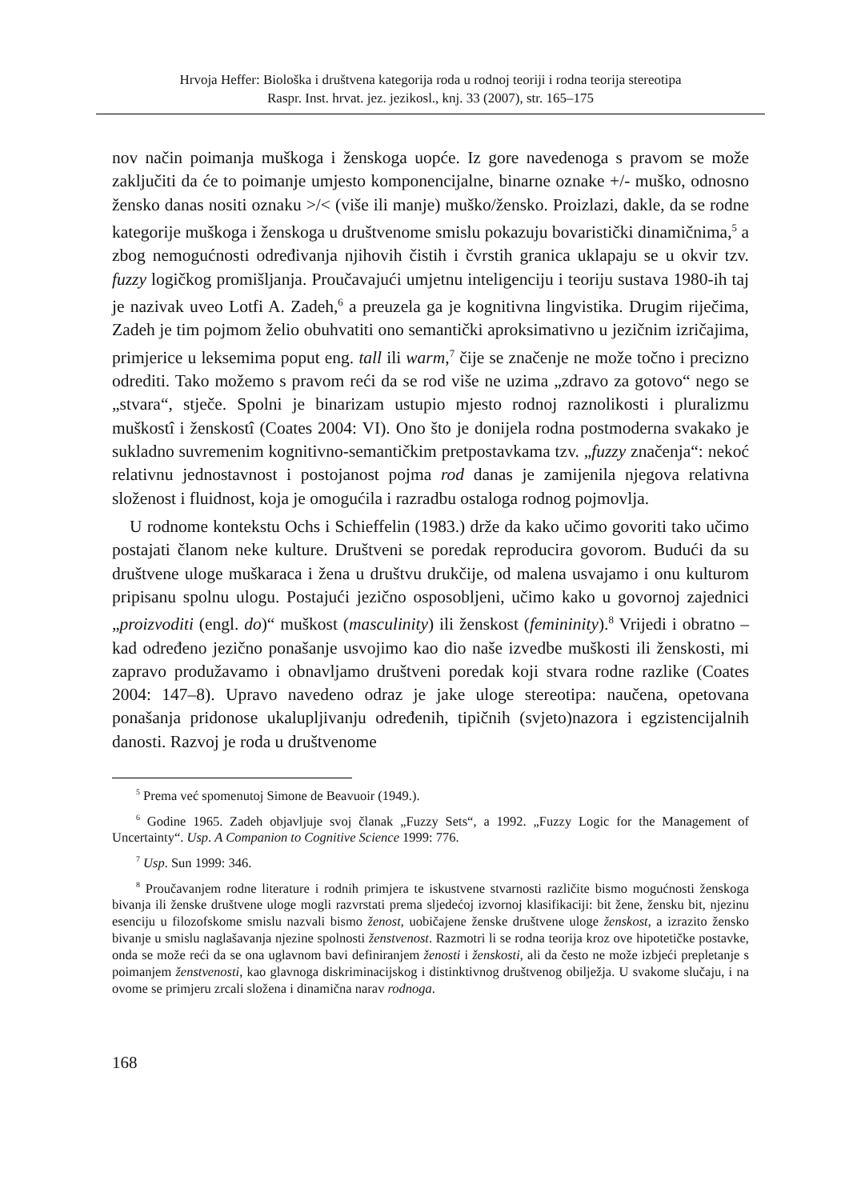Hrvoja Heffer: Biološka i društvena kategorija roda u rodnoj teoriji i rodna teorija stereotipa
Raspr. Inst. hrvat. jez. jezikosl., knj. 33 (2007), str. 165–175
nov način poimanja muškoga i ženskoga uopće. Iz gore navedenoga s pravom se može zaključiti da će to poimanje umjesto komponencijalne, binarne oznake +/- muško, odnosno žensko danas nositi oznaku >/< (više ili manje) muško/žensko. Proizlazi, dakle, da se rodne kategorije muškoga i ženskoga u društvenome smislu pokazuju bovaristički dinamičnima,<sup>5</sup> a zbog nemogućnosti određivanja njihovih čistih i čvrstih granica uklapaju se u okvir tzv. fuzzy logičkog promišljanja. Proučavajući umjetnu inteligenciju i teoriju sustava 1980-ih taj je nazivak uveo Lotfi A. Zadeh,<sup>6</sup> a preuzela ga je kognitivna lingvistika. Drugim riječima, Zadeh je tim pojmom želio obuhvatiti ono semantički aproksimativno u jezičnim izričajima, primjerice u leksemima poput eng. tall ili warm,<sup>7</sup> čije se značenje ne može točno i precizno odrediti. Tako možemo s pravom reći da se rod više ne uzima „zdravo za gotovo“ nego se „stvara“, stječe. Spolni je binarizam ustupio mjesto rodnoj raznolikosti i pluralizmu muškostî i ženskostî (Coates 2004: VI). Ono što je donijela rodna postmoderna svakako je sukladno suvremenim kognitivno-semantičkim pretpostavkama tzv. „fuzzy značenja“: nekoć relativnu jednostavnost i postojanost pojma rod danas je zamijenila njegova relativna složenost i fluidnost, koja je omogućila i razradbu ostaloga rodnog pojmovlja.
U rodnome kontekstu Ochs i Schieffelin (1983.) drže da kako učimo govoriti tako učimo postajati članom neke kulture. Društveni se poredak reproducira govorom. Budući da su društvene uloge muškaraca i žena u društvu drukčije, od malena usvajamo i onu kulturom pripisanu spolnu ulogu. Postajući jezično osposobljeni, učimo kako u govornoj zajednici „proizvoditi (engl. do)“ muškost (masculinity) ili ženskost (femininity).<sup>8</sup> Vrijedi i obratno – kad određeno jezično ponašanje usvojimo kao dio naše izvedbe muškosti ili ženskosti, mi zapravo produžavamo i obnavljamo društveni poredak koji stvara rodne razlike (Coates 2004: 147–8). Upravo navedeno odraz je jake uloge stereotipa: naučena, opetovana ponašanja pridonose ukalupljivanju određenih, tipičnih (svjeto)nazora i egzistencijalnih danosti. Razvoj je roda u društvenome
<sup>5</sup> Prema već spomenutoj Simone de Beavuoir (1949.).
<sup>6</sup> Godine 1965. Zadeh objavljuje svoj članak „Fuzzy Sets“, a 1992. „Fuzzy Logic for the Management of Uncertainty“. Usp. A Companion to Cognitive Science 1999: 776.
<sup>7</sup> Usp. Sun 1999: 346.
<sup>8</sup> Proučavanjem rodne literature i rodnih primjera te iskustvene stvarnosti različite bismo mogućnosti ženskoga bivanja ili ženske društvene uloge mogli razvrstati prema sljedećoj izvornoj klasifikaciji: bit žene, žensku bit, njezinu esenciju u filozofskome smislu nazvali bismo ženost, uobičajene ženske društvene uloge ženskost, a izrazito žensko bivanje u smislu naglašavanja njezine spolnosti ženstvenost. Razmotri li se rodna teorija kroz ove hipotetičke postavke, onda se može reći da se ona uglavnom bavi definiranjem ženosti i ženskosti, ali da često ne može izbjeći prepletanje s poimanjem ženstvenosti, kao glavnoga diskriminacijskog i distinktivnog društvenog obilježja. U svakome slučaju, i na ovome se primjeru zrcali složena i dinamična narav rodnoga.
168